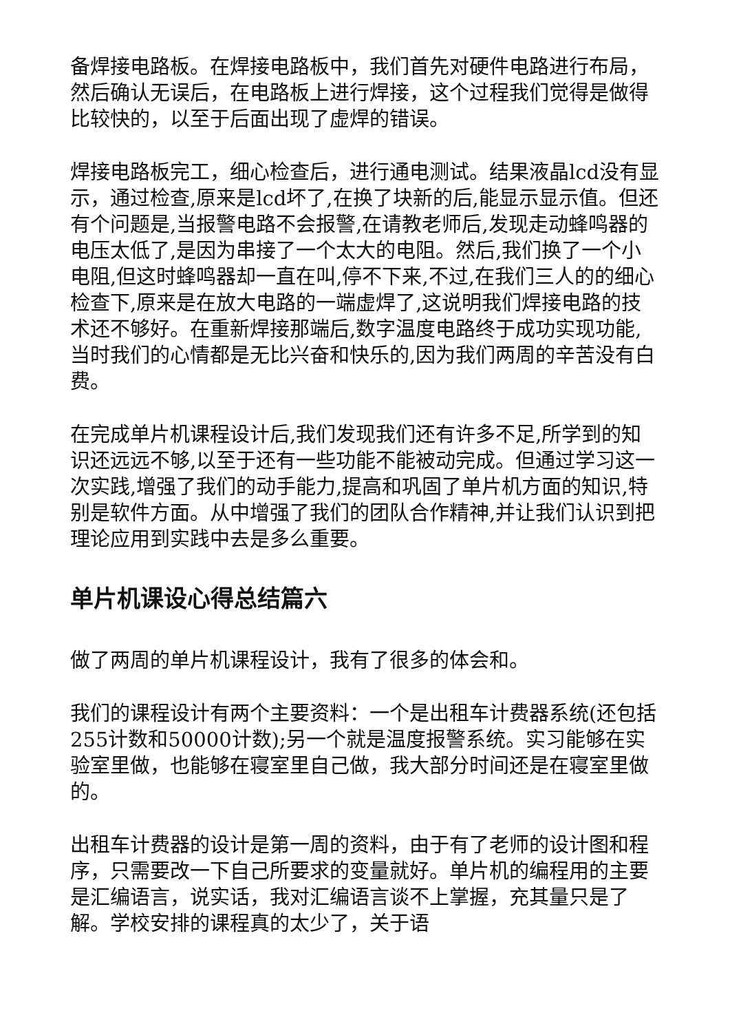备焊接电路板。在焊接电路板中，我们首先对硬件电路进行布局，然后确认无误后，在电路板上进行焊接，这个过程我们觉得是做得比较快的，以至于后面出现了虚焊的错误。
焊接电路板完工，细心检查后，进行通电测试。结果液晶lcd没有显示，通过检查,原来是lcd坏了,在换了块新的后,能显示显示值。但还有个问题是,当报警电路不会报警,在请教老师后,发现走动蜂鸣器的电压太低了,是因为串接了一个太大的电阻。然后,我们换了一个小电阻,但这时蜂鸣器却一直在叫,停不下来,不过,在我们三人的的细心检查下,原来是在放大电路的一端虚焊了,这说明我们焊接电路的技术还不够好。在重新焊接那端后,数字温度电路终于成功实现功能,当时我们的心情都是无比兴奋和快乐的,因为我们两周的辛苦没有白费。
在完成单片机课程设计后,我们发现我们还有许多不足,所学到的知识还远远不够,以至于还有一些功能不能被动完成。但通过学习这一次实践,增强了我们的动手能力,提高和巩固了单片机方面的知识,特别是软件方面。从中增强了我们的团队合作精神,并让我们认识到把理论应用到实践中去是多么重要。
单片机课设心得总结篇六
做了两周的单片机课程设计，我有了很多的体会和。
我们的课程设计有两个主要资料：一个是出租车计费器系统(还包括255计数和50000计数);另一个就是温度报警系统。实习能够在实验室里做，也能够在寝室里自己做，我大部分时间还是在寝室里做的。
出租车计费器的设计是第一周的资料，由于有了老师的设计图和程序，只需要改一下自己所要求的变量就好。单片机的编程用的主要是汇编语言，说实话，我对汇编语言谈不上掌握，充其量只是了解。学校安排的课程真的太少了，关于语